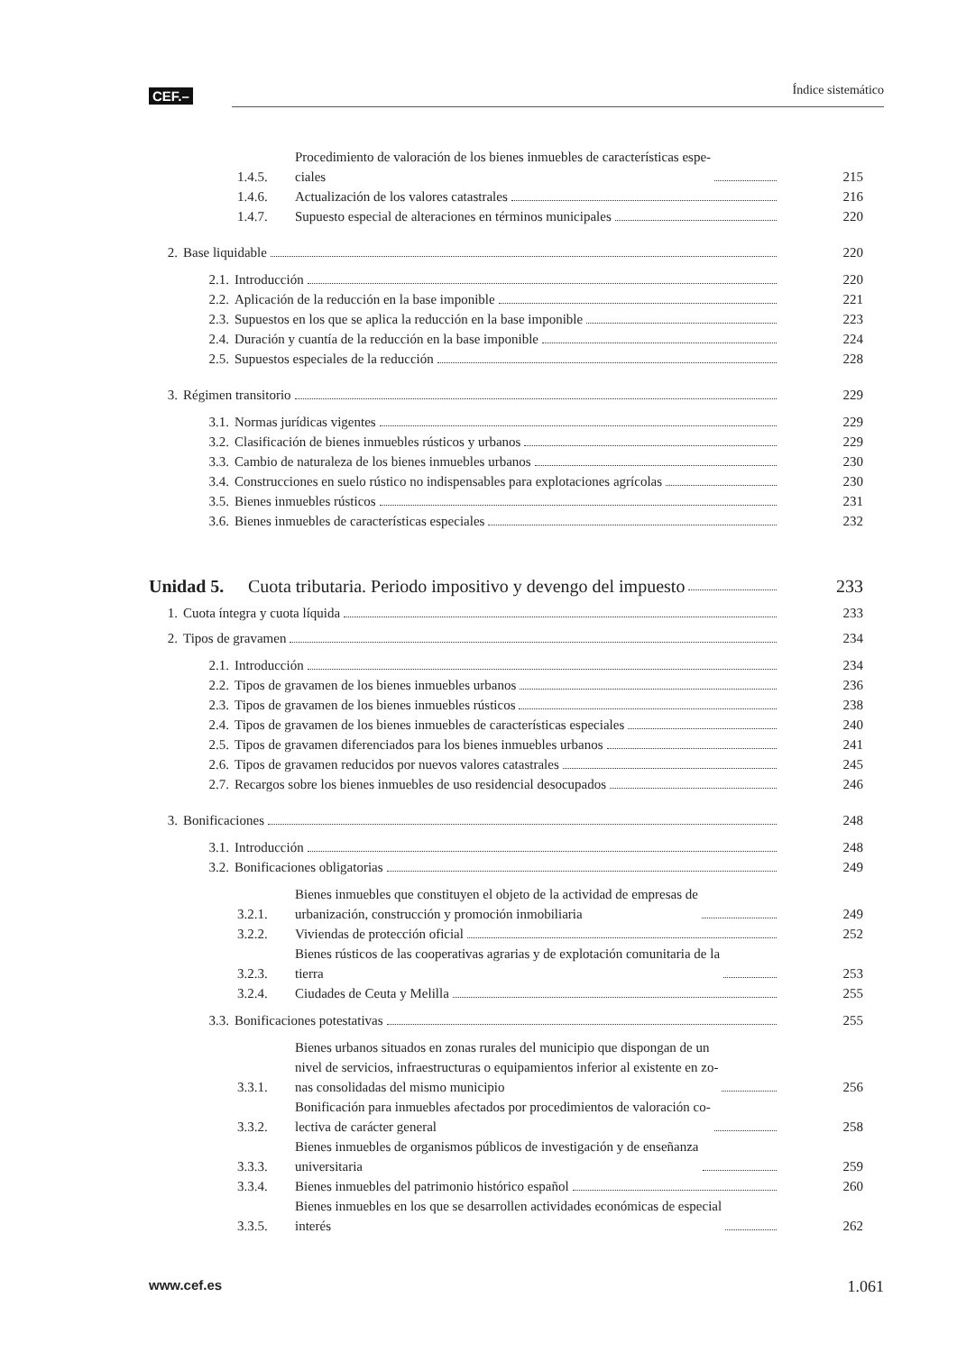CEF.– Índice sistemático
1.4.5. Procedimiento de valoración de los bienes inmuebles de características espe-
ciales 215
1.4.6. Actualización de los valores catastrales 216
1.4.7. Supuesto especial de alteraciones en términos municipales 220
2. Base liquidable 220
2.1. Introducción 220
2.2. Aplicación de la reducción en la base imponible 221
2.3. Supuestos en los que se aplica la reducción en la base imponible 223
2.4. Duración y cuantía de la reducción en la base imponible 224
2.5. Supuestos especiales de la reducción 228
3. Régimen transitorio 229
3.1. Normas jurídicas vigentes 229
3.2. Clasificación de bienes inmuebles rústicos y urbanos 229
3.3. Cambio de naturaleza de los bienes inmuebles urbanos 230
3.4. Construcciones en suelo rústico no indispensables para explotaciones agrícolas 230
3.5. Bienes inmuebles rústicos 231
3.6. Bienes inmuebles de características especiales 232
Unidad 5. Cuota tributaria. Periodo impositivo y devengo del impuesto 233
1. Cuota íntegra y cuota líquida 233
2. Tipos de gravamen 234
2.1. Introducción 234
2.2. Tipos de gravamen de los bienes inmuebles urbanos 236
2.3. Tipos de gravamen de los bienes inmuebles rústicos 238
2.4. Tipos de gravamen de los bienes inmuebles de características especiales 240
2.5. Tipos de gravamen diferenciados para los bienes inmuebles urbanos 241
2.6. Tipos de gravamen reducidos por nuevos valores catastrales 245
2.7. Recargos sobre los bienes inmuebles de uso residencial desocupados 246
3. Bonificaciones 248
3.1. Introducción 248
3.2. Bonificaciones obligatorias 249
3.2.1. Bienes inmuebles que constituyen el objeto de la actividad de empresas de
urbanización, construcción y promoción inmobiliaria 249
3.2.2. Viviendas de protección oficial 252
3.2.3. Bienes rústicos de las cooperativas agrarias y de explotación comunitaria de la
tierra 253
3.2.4. Ciudades de Ceuta y Melilla 255
3.3. Bonificaciones potestativas 255
3.3.1. Bienes urbanos situados en zonas rurales del municipio que dispongan de un
nivel de servicios, infraestructuras o equipamientos inferior al existente en zo-
nas consolidadas del mismo municipio 256
3.3.2. Bonificación para inmuebles afectados por procedimientos de valoración co-
lectiva de carácter general 258
3.3.3. Bienes inmuebles de organismos públicos de investigación y de enseñanza
universitaria 259
3.3.4. Bienes inmuebles del patrimonio histórico español 260
3.3.5. Bienes inmuebles en los que se desarrollen actividades económicas de especial
interés 262
www.cef.es 1.061